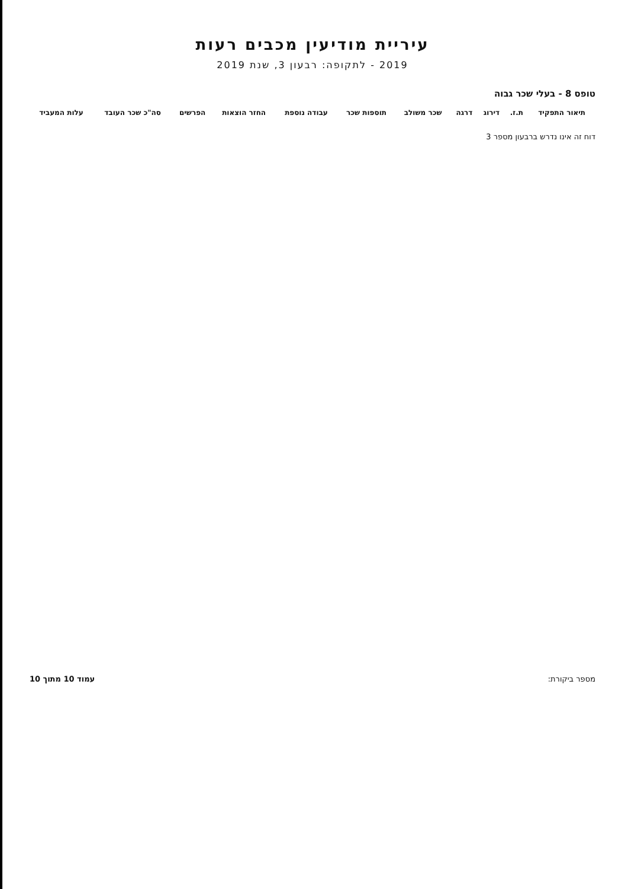עיריית מודיעין מכבים רעות
2019 - לתקופה: רבעון 3, שנת 2019
טופס 8 - בעלי שכר גבוה
| תיאור התפקיד | ת.ז. | דירוג | דרגה | שכר משולב | תוספות שכר | עבודה נוספת | החזר הוצאות | הפרשים | סה"כ שכר העובד | עלות המעביד |
| --- | --- | --- | --- | --- | --- | --- | --- | --- | --- | --- |
דוח זה אינו נדרש ברבעון מספר 3
מספר ביקורת: עמוד 10 מתוך 10